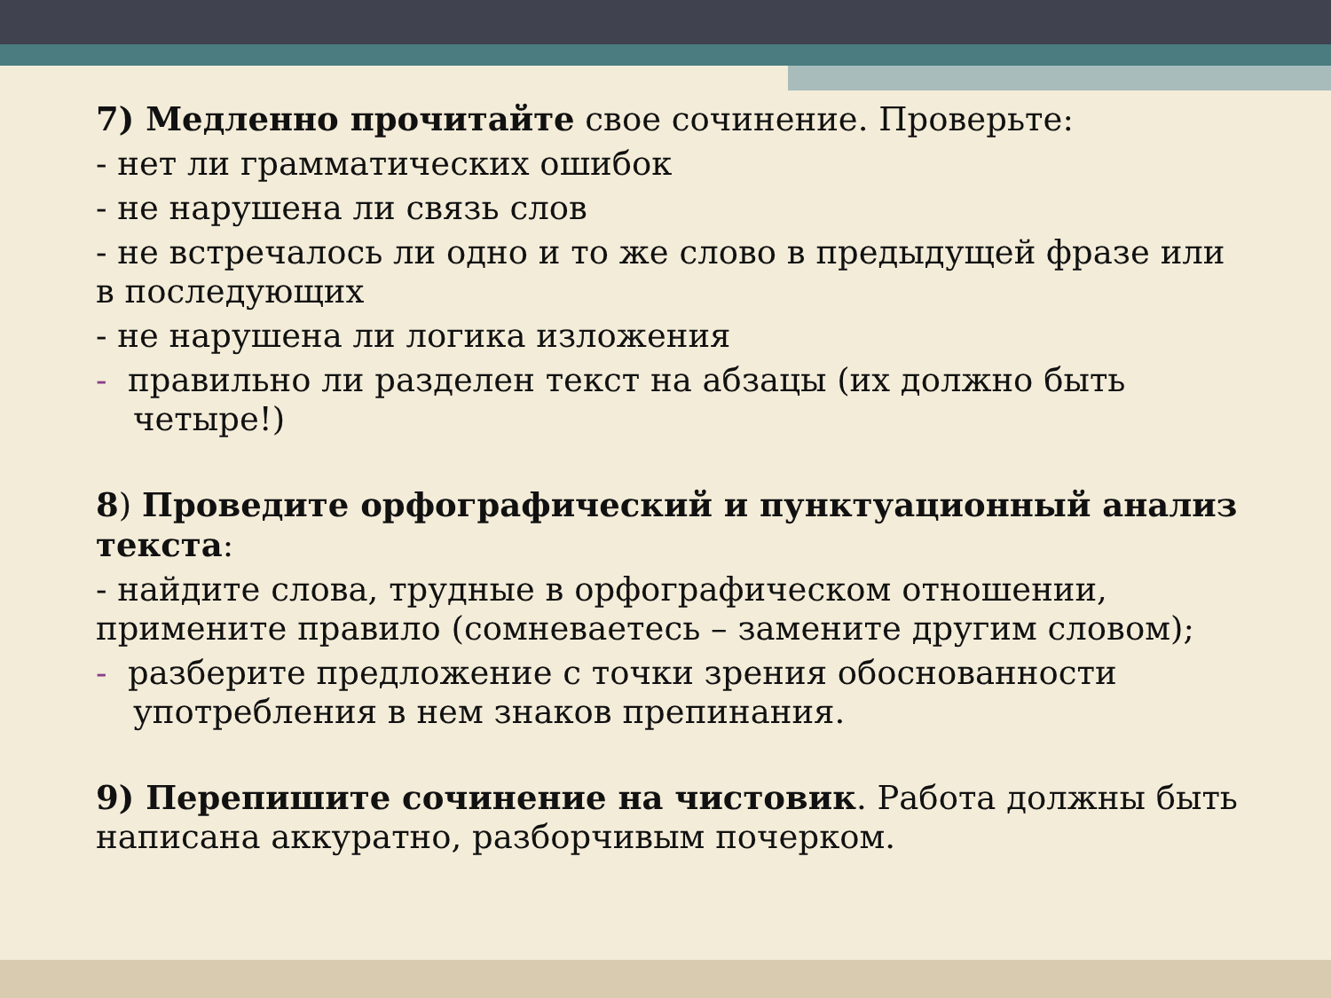7) Медленно прочитайте свое сочинение. Проверьте:
- нет ли грамматических ошибок
- не нарушена ли связь слов
- не встречалось ли одно и то же слово в предыдущей фразе или в последующих
- не нарушена ли логика изложения
- правильно ли разделен текст на абзацы (их должно быть четыре!)
8) Проведите орфографический и пунктуационный анализ текста:
- найдите слова, трудные в орфографическом отношении, примените правило (сомневаетесь – замените другим словом);
- разберите предложение с точки зрения обоснованности употребления в нем знаков препинания.
9) Перепишите сочинение на чистовик. Работа должны быть написана аккуратно, разборчивым почерком.